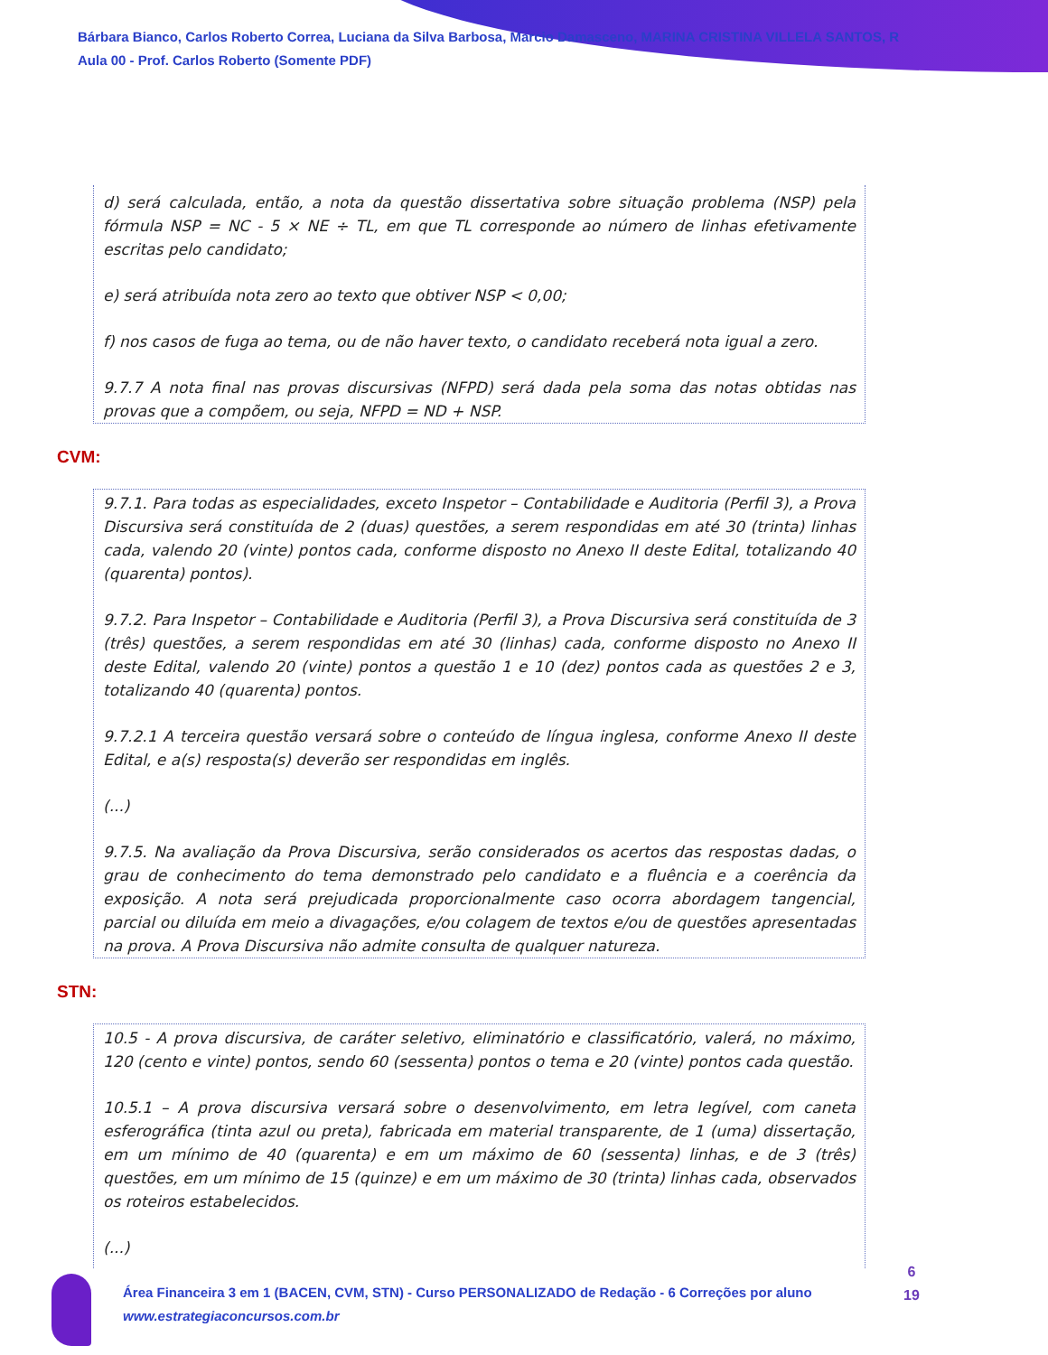Bárbara Bianco, Carlos Roberto Correa, Luciana da Silva Barbosa, Marcio Damasceno, MARINA CRISTINA VILLELA SANTOS, R
Aula 00 - Prof. Carlos Roberto (Somente PDF)
d) será calculada, então, a nota da questão dissertativa sobre situação problema (NSP) pela fórmula NSP = NC - 5 × NE ÷ TL, em que TL corresponde ao número de linhas efetivamente escritas pelo candidato;
e) será atribuída nota zero ao texto que obtiver NSP < 0,00;
f) nos casos de fuga ao tema, ou de não haver texto, o candidato receberá nota igual a zero.
9.7.7 A nota final nas provas discursivas (NFPD) será dada pela soma das notas obtidas nas provas que a compõem, ou seja, NFPD = ND + NSP.
CVM:
9.7.1. Para todas as especialidades, exceto Inspetor – Contabilidade e Auditoria (Perfil 3), a Prova Discursiva será constituída de 2 (duas) questões, a serem respondidas em até 30 (trinta) linhas cada, valendo 20 (vinte) pontos cada, conforme disposto no Anexo II deste Edital, totalizando 40 (quarenta) pontos).
9.7.2. Para Inspetor – Contabilidade e Auditoria (Perfil 3), a Prova Discursiva será constituída de 3 (três) questões, a serem respondidas em até 30 (linhas) cada, conforme disposto no Anexo II deste Edital, valendo 20 (vinte) pontos a questão 1 e 10 (dez) pontos cada as questões 2 e 3, totalizando 40 (quarenta) pontos.
9.7.2.1 A terceira questão versará sobre o conteúdo de língua inglesa, conforme Anexo II deste Edital, e a(s) resposta(s) deverão ser respondidas em inglês.
(...)
9.7.5. Na avaliação da Prova Discursiva, serão considerados os acertos das respostas dadas, o grau de conhecimento do tema demonstrado pelo candidato e a fluência e a coerência da exposição. A nota será prejudicada proporcionalmente caso ocorra abordagem tangencial, parcial ou diluída em meio a divagações, e/ou colagem de textos e/ou de questões apresentadas na prova. A Prova Discursiva não admite consulta de qualquer natureza.
STN:
10.5 - A prova discursiva, de caráter seletivo, eliminatório e classificatório, valerá, no máximo, 120 (cento e vinte) pontos, sendo 60 (sessenta) pontos o tema e 20 (vinte) pontos cada questão.
10.5.1 – A prova discursiva versará sobre o desenvolvimento, em letra legível, com caneta esferográfica (tinta azul ou preta), fabricada em material transparente, de 1 (uma) dissertação, em um mínimo de 40 (quarenta) e em um máximo de 60 (sessenta) linhas, e de 3 (três) questões, em um mínimo de 15 (quinze) e em um máximo de 30 (trinta) linhas cada, observados os roteiros estabelecidos.
(...)
Área Financeira 3 em 1 (BACEN, CVM, STN) - Curso PERSONALIZADO de Redação - 6 Correções por aluno
www.estrategiaconcursos.com.br
6
19